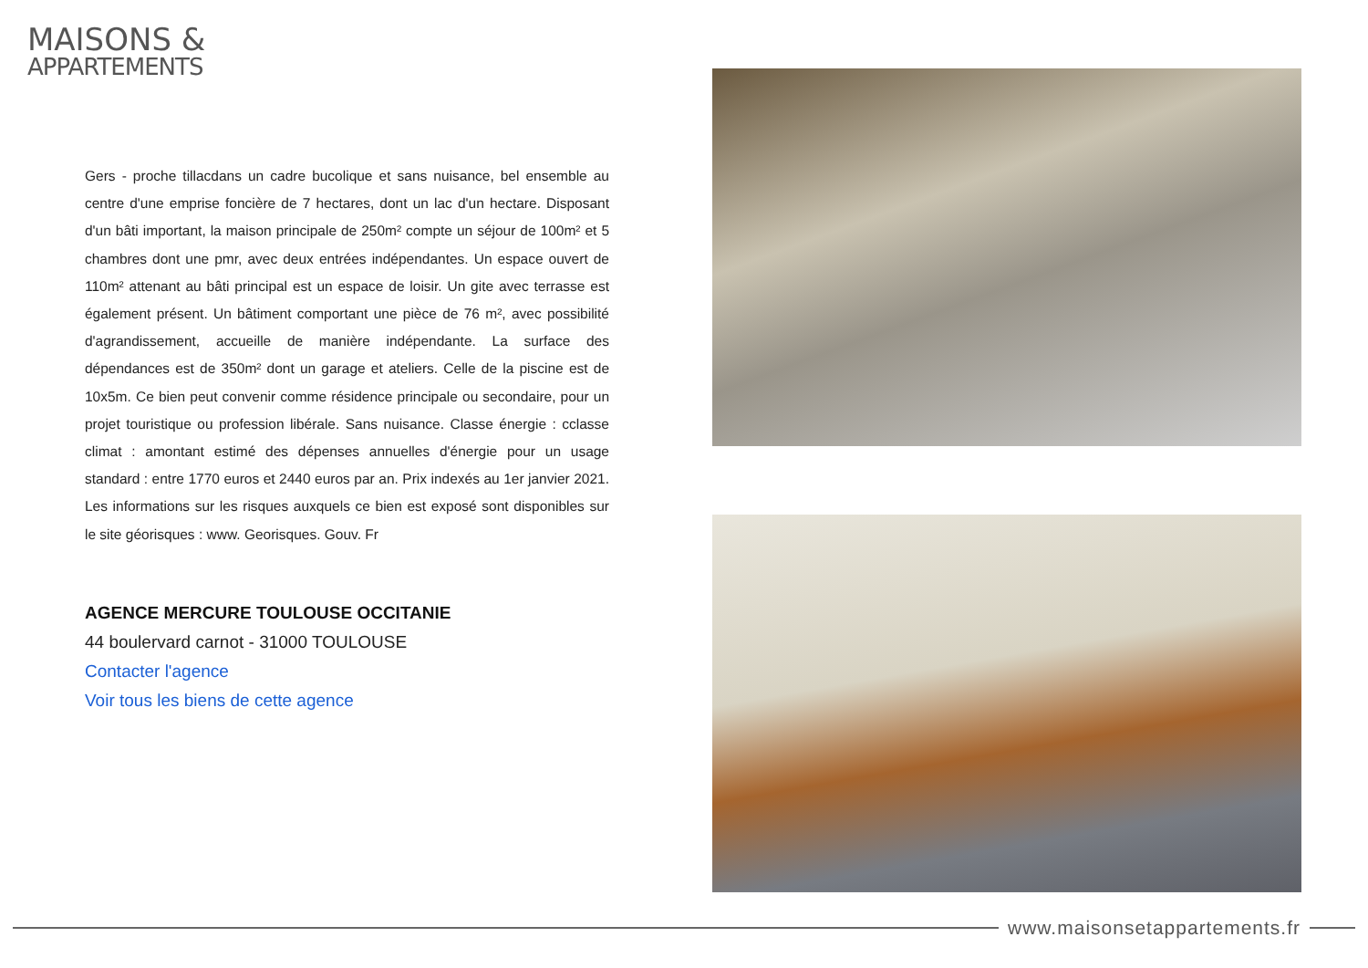MAISONS &
APPARTEMENTS
Gers - proche tillacdans un cadre bucolique et sans nuisance, bel ensemble au centre d'une emprise foncière de 7 hectares, dont un lac d'un hectare. Disposant d'un bâti important, la maison principale de 250m² compte un séjour de 100m² et 5 chambres dont une pmr, avec deux entrées indépendantes. Un espace ouvert de 110m² attenant au bâti principal est un espace de loisir. Un gite avec terrasse est également présent. Un bâtiment comportant une pièce de 76 m², avec possibilité d'agrandissement, accueille de manière indépendante. La surface des dépendances est de 350m² dont un garage et ateliers. Celle de la piscine est de 10x5m. Ce bien peut convenir comme résidence principale ou secondaire, pour un projet touristique ou profession libérale. Sans nuisance. Classe énergie : cclasse climat : amontant estimé des dépenses annuelles d'énergie pour un usage standard : entre 1770 euros et 2440 euros par an. Prix indexés au 1er janvier 2021. Les informations sur les risques auxquels ce bien est exposé sont disponibles sur le site géorisques : www. Georisques. Gouv. Fr
AGENCE MERCURE TOULOUSE OCCITANIE
44 boulervard carnot - 31000 TOULOUSE
Contacter l'agence
Voir tous les biens de cette agence
www.maisonsetappartements.fr